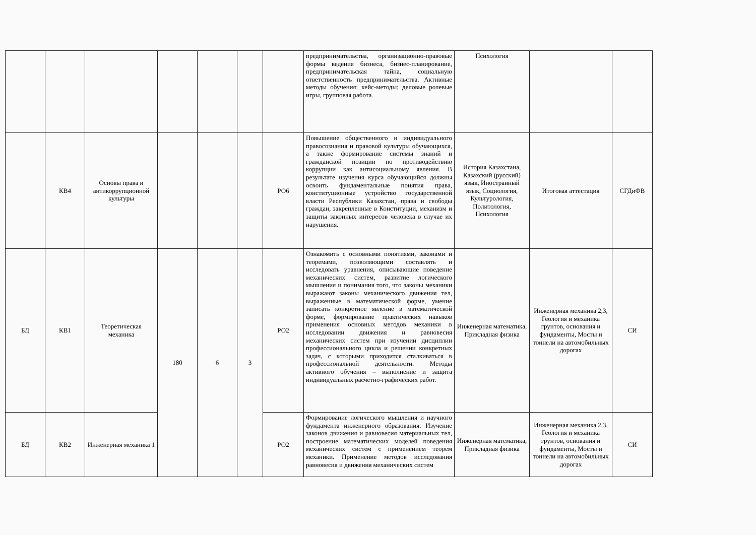| | | | | | | | предпринимательства, организационно-правовые формы ведения бизнеса, бизнес-планирование, предпринимательская тайна, социальную ответственность предпринимательства. Активные методы обучения: кейс-методы; деловые ролевые игры, групповая работа. | Психология | | |
| | КВ4 | Основы права и антикоррупционной культуры | | | | РО6 | Повышение общественного и индивидуального правосознания и правовой культуры обучающихся, а также формирование системы знаний и гражданской позиции по противодействию коррупции как антисоциальному явления. В результате изучения курса обучающийся должны освоить фундаментальные понятия права, конституционные устройство государственной власти Республики Казахстан, права и свободы граждан, закрепленные в Конституции, механизм и защиты законных интересов человека в случае их нарушения. | История Казахстана, Казахский (русский) язык, Иностранный язык, Социология, Культурология, Политология, Психология | Итоговая аттестация | СГДиФВ |
| БД | КВ1 | Теоретическая механика | 180 | 6 | 3 | РО2 | Ознакомить с основными понятиями, законами и теоремами, позволяющими составлять и исследовать уравнения, описывающие поведение механических систем, развитие логического мышления и понимания того, что законы механики выражают законы механического движения тел, выраженные в математической форме, умение записать конкретное явление в математической форме, формирование практических навыков применения основных методов механики в исследовании движения и равновесия механических систем при изучении дисциплин профессионального цикла и решении конкретных задач, с которыми приходится сталкиваться в профессиональной деятельности. Методы активного обучения – выполнение и защита индивидуальных расчетно-графических работ. | Инженерная математика, Прикладная физика | Инженерная механика 2,3, Геология и механика грунтов, основания и фундаменты, Мосты и тоннели на автомобильных дорогах | СИ |
| БД | КВ2 | Инженерная механика 1 | | | | РО2 | Формирование логического мышления и научного фундамента инженерного образования. Изучение законов движения и равновесия материальных тел, построение математических моделей поведения механических систем с применением теорем механики. Применение методов исследования равновесия и движения механических систем | Инженерная математика, Прикладная физика | Инженерная механика 2,3, Геология и механика грунтов, основания и фундаменты, Мосты и тоннели на автомобильных дорогах | СИ |